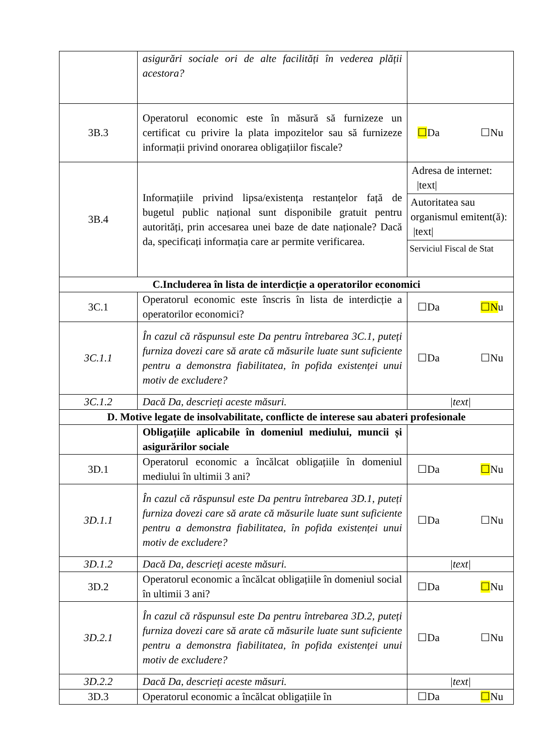| | asigurări sociale ori de alte facilități în vederea plății acestora? | |
| 3B.3 | Operatorul economic este în măsură să furnizeze un certificat cu privire la plata impozitelor sau să furnizeze informații privind onorarea obligațiilor fiscale? | ☐ Da ☐Nu |
| 3B.4 | Informațiile privind lipsa/existența restanțelor față de bugetul public național sunt disponibile gratuit pentru autorități, prin accesarea unei baze de date naționale? Dacă da, specificați informația care ar permite verificarea. | Adresa de internet: /text/ Autoritatea sau organismul emitent(ă): /text/ Serviciul Fiscal de Stat |
| C.Includerea în lista de interdicție a operatorilor economici | | |
| 3C.1 | Operatorul economic este înscris în lista de interdicție a operatorilor economici? | ☐Da ☐N u |
| 3C.1.1 | În cazul că răspunsul este Da pentru întrebarea 3C.1, puteți furniza dovezi care să arate că măsurile luate sunt suficiente pentru a demonstra fiabilitatea, în pofida existenței unui motiv de excludere? | ☐Da ☐Nu |
| 3C.1.2 | Dacă Da, descrieți aceste măsuri. | /text/ |
| D. Motive legate de insolvabilitate, conflicte de interese sau abateri profesionale | | |
| | Obligațiile aplicabile în domeniul mediului, muncii și asigurărilor sociale | |
| 3D.1 | Operatorul economic a încălcat obligațiile în domeniul mediului în ultimii 3 ani? | ☐Da ☐ Nu |
| 3D.1.1 | În cazul că răspunsul este Da pentru întrebarea 3D.1, puteți furniza dovezi care să arate că măsurile luate sunt suficiente pentru a demonstra fiabilitatea, în pofida existenței unui motiv de excludere? | ☐Da ☐Nu |
| 3D.1.2 | Dacă Da, descrieți aceste măsuri. | /text/ |
| 3D.2 | Operatorul economic a încălcat obligațiile în domeniul social în ultimii 3 ani? | ☐Da ☐ Nu |
| 3D.2.1 | În cazul că răspunsul este Da pentru întrebarea 3D.2, puteți furniza dovezi care să arate că măsurile luate sunt suficiente pentru a demonstra fiabilitatea, în pofida existenței unui motiv de excludere? | ☐Da ☐Nu |
| 3D.2.2 | Dacă Da, descrieți aceste măsuri. | /text/ |
| 3D.3 | Operatorul economic a încălcat obligațiile în | ☐Da ☐ Nu |